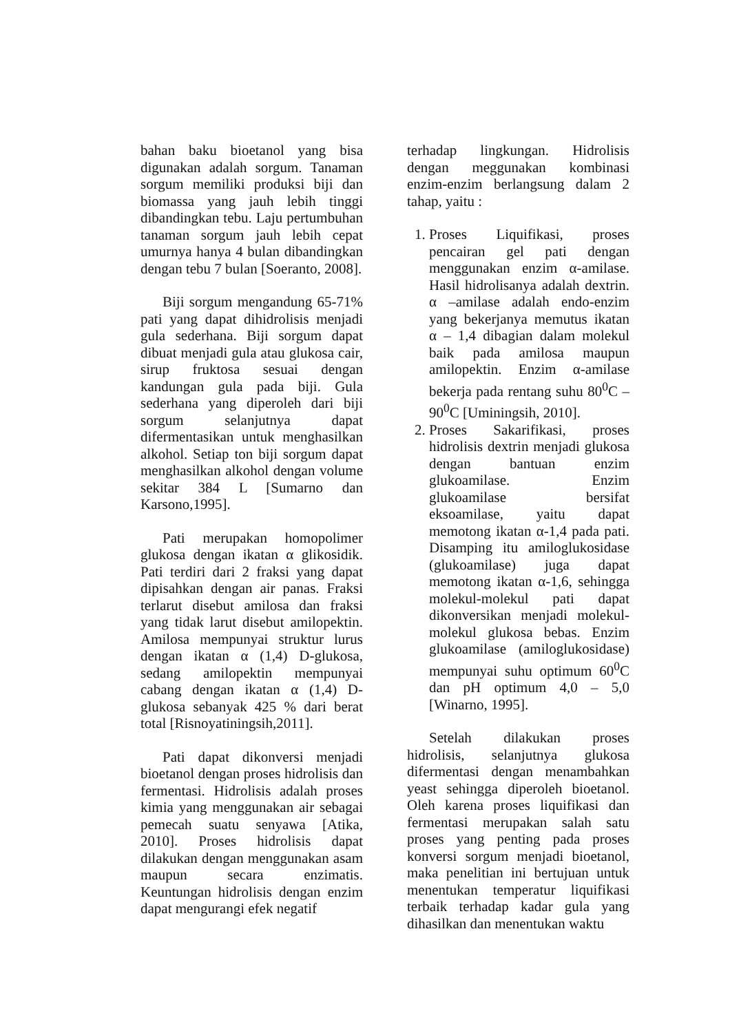bahan baku bioetanol yang bisa digunakan adalah sorgum. Tanaman sorgum memiliki produksi biji dan biomassa yang jauh lebih tinggi dibandingkan tebu. Laju pertumbuhan tanaman sorgum jauh lebih cepat umurnya hanya 4 bulan dibandingkan dengan tebu 7 bulan [Soeranto, 2008].
Biji sorgum mengandung 65-71% pati yang dapat dihidrolisis menjadi gula sederhana. Biji sorgum dapat dibuat menjadi gula atau glukosa cair, sirup fruktosa sesuai dengan kandungan gula pada biji. Gula sederhana yang diperoleh dari biji sorgum selanjutnya dapat difermentasikan untuk menghasilkan alkohol. Setiap ton biji sorgum dapat menghasilkan alkohol dengan volume sekitar 384 L [Sumarno dan Karsono,1995].
Pati merupakan homopolimer glukosa dengan ikatan α glikosidik. Pati terdiri dari 2 fraksi yang dapat dipisahkan dengan air panas. Fraksi terlarut disebut amilosa dan fraksi yang tidak larut disebut amilopektin. Amilosa mempunyai struktur lurus dengan ikatan α (1,4) D-glukosa, sedang amilopektin mempunyai cabang dengan ikatan α (1,4) D-glukosa sebanyak 425 % dari berat total [Risnoyatiningsih,2011].
Pati dapat dikonversi menjadi bioetanol dengan proses hidrolisis dan fermentasi. Hidrolisis adalah proses kimia yang menggunakan air sebagai pemecah suatu senyawa [Atika, 2010]. Proses hidrolisis dapat dilakukan dengan menggunakan asam maupun secara enzimatis. Keuntungan hidrolisis dengan enzim dapat mengurangi efek negatif
terhadap lingkungan. Hidrolisis dengan meggunakan kombinasi enzim-enzim berlangsung dalam 2 tahap, yaitu :
1. Proses Liquifikasi, proses pencairan gel pati dengan menggunakan enzim α-amilase. Hasil hidrolisanya adalah dextrin. α –amilase adalah endo-enzim yang bekerjanya memutus ikatan α – 1,4 dibagian dalam molekul baik pada amilosa maupun amilopektin. Enzim α-amilase bekerja pada rentang suhu 80<sup>0</sup>C – 90<sup>0</sup>C [Uminingsih, 2010].
2. Proses Sakarifikasi, proses hidrolisis dextrin menjadi glukosa dengan bantuan enzim glukoamilase. Enzim glukoamilase bersifat eksoamilase, yaitu dapat memotong ikatan α-1,4 pada pati. Disamping itu amiloglukosidase (glukoamilase) juga dapat memotong ikatan α-1,6, sehingga molekul-molekul pati dapat dikonversikan menjadi molekul-molekul glukosa bebas. Enzim glukoamilase (amiloglukosidase) mempunyai suhu optimum 60<sup>0</sup>C dan pH optimum 4,0 – 5,0 [Winarno, 1995].
Setelah dilakukan proses hidrolisis, selanjutnya glukosa difermentasi dengan menambahkan yeast sehingga diperoleh bioetanol. Oleh karena proses liquifikasi dan fermentasi merupakan salah satu proses yang penting pada proses konversi sorgum menjadi bioetanol, maka penelitian ini bertujuan untuk menentukan temperatur liquifikasi terbaik terhadap kadar gula yang dihasilkan dan menentukan waktu